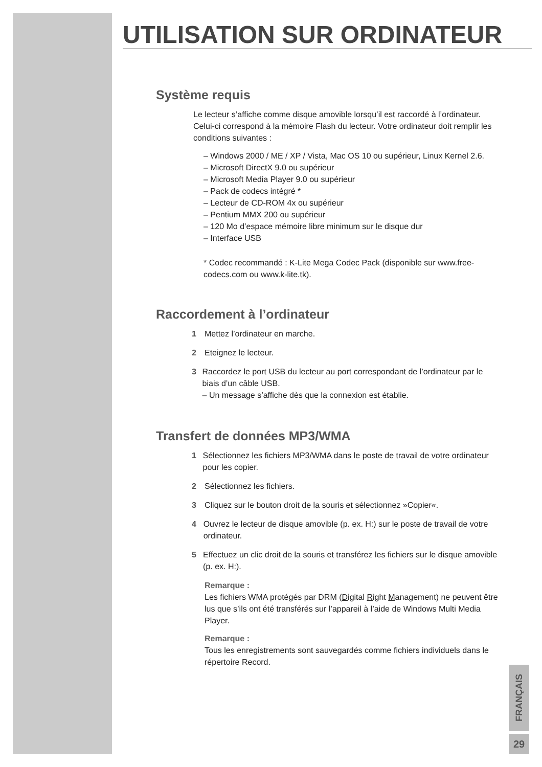UTILISATION SUR ORDINATEUR
Système requis
Le lecteur s’affiche comme disque amovible lorsqu’il est raccordé à l’ordinateur. Celui-ci correspond à la mémoire Flash du lecteur. Votre ordinateur doit remplir les conditions suivantes :
– Windows 2000 / ME / XP / Vista, Mac OS 10 ou supérieur, Linux Kernel 2.6.
– Microsoft DirectX 9.0 ou supérieur
– Microsoft Media Player 9.0 ou supérieur
– Pack de codecs intégré *
– Lecteur de CD-ROM 4x ou supérieur
– Pentium MMX 200 ou supérieur
– 120 Mo d’espace mémoire libre minimum sur le disque dur
– Interface USB
* Codec recommandé : K-Lite Mega Codec Pack (disponible sur www.free-codecs.com ou www.k-lite.tk).
Raccordement à l’ordinateur
1 Mettez l’ordinateur en marche.
2 Eteignez le lecteur.
3 Raccordez le port USB du lecteur au port correspondant de l’ordinateur par le biais d’un câble USB.
– Un message s’affiche dès que la connexion est établie.
Transfert de données MP3/WMA
1 Sélectionnez les fichiers MP3/WMA dans le poste de travail de votre ordinateur pour les copier.
2 Sélectionnez les fichiers.
3 Cliquez sur le bouton droit de la souris et sélectionnez »Copier«.
4 Ouvrez le lecteur de disque amovible (p. ex. H:) sur le poste de travail de votre ordinateur.
5 Effectuez un clic droit de la souris et transférez les fichiers sur le disque amovible (p. ex. H:).
Remarque :
Les fichiers WMA protégés par DRM (Digital Right Management) ne peuvent être lus que s’ils ont été transférés sur l’appareil à l’aide de Windows Multi Media Player.
Remarque :
Tous les enregistrements sont sauvegardés comme fichiers individuels dans le répertoire Record.
FRANÇAIS
29